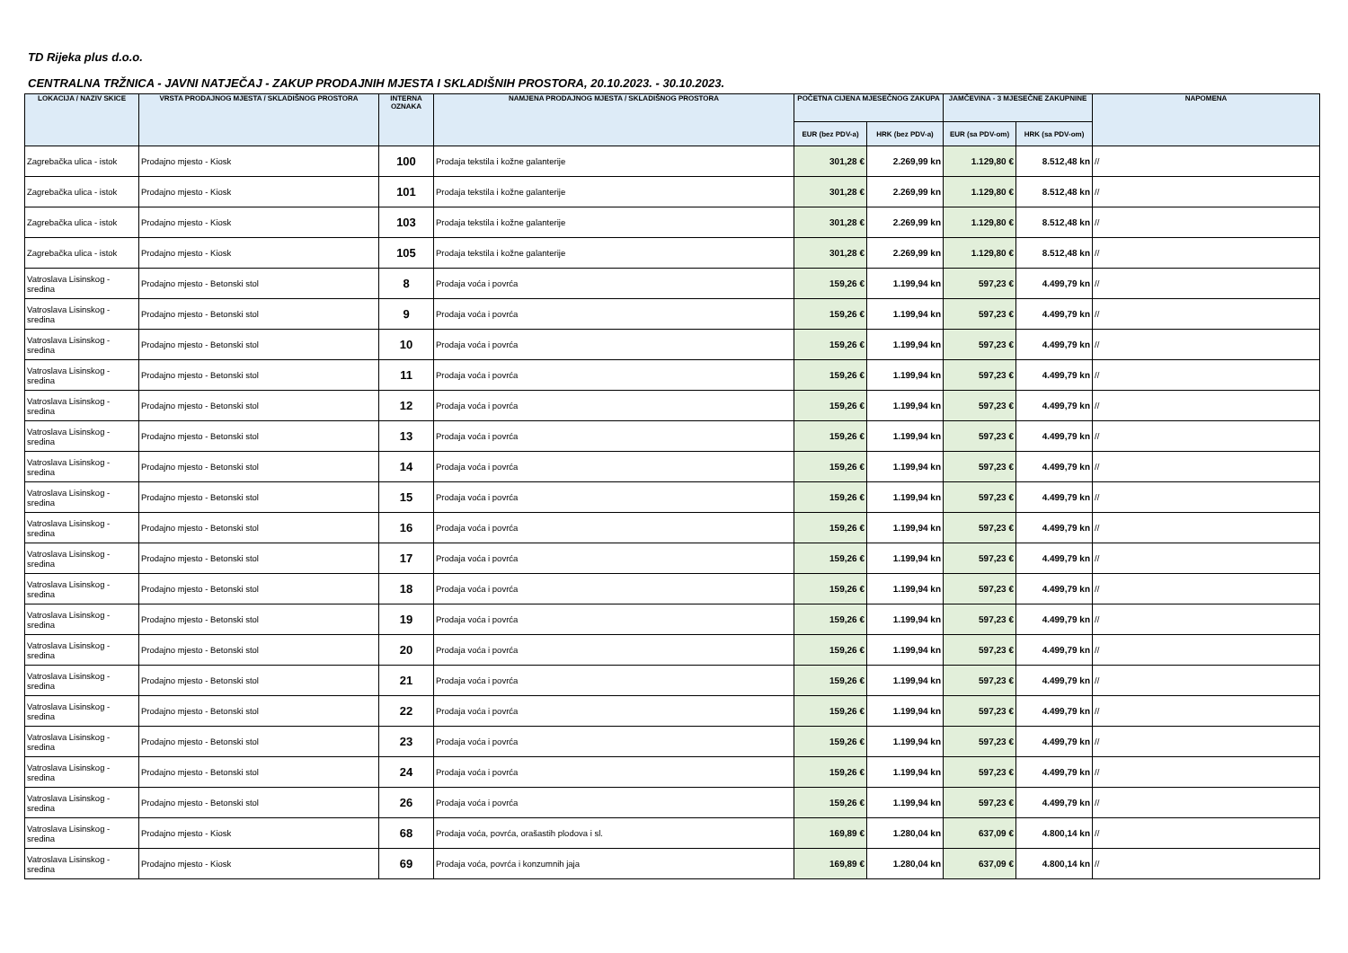TD Rijeka plus d.o.o.
CENTRALNA TRŽNICA - JAVNI NATJEČAJ - ZAKUP PRODAJNIH MJESTA I SKLADIŠNIH PROSTORA, 20.10.2023. - 30.10.2023.
| LOKACIJA / NAZIV SKICE | VRSTA PRODAJNOG MJESTA / SKLADIŠNOG PROSTORA | INTERNA OZNAKA | NAMJENA PRODAJNOG MJESTA / SKLADIŠNOG PROSTORA | POČETNA CIJENA MJESEČNOG ZAKUPA | | JAMČEVINA - 3 MJESEČNE ZAKUPNINE | | NAPOMENA |
| --- | --- | --- | --- | --- | --- | --- | --- | --- |
| | | | | EUR (bez PDV-a) | HRK (bez PDV-a) | EUR (sa PDV-om) | HRK (sa PDV-om) | |
| Zagrebačka ulica - istok | Prodajno mjesto - Kiosk | 100 | Prodaja tekstila i kožne galanterije | 301,28 € | 2.269,99 kn | 1.129,80 € | 8.512,48 kn | // |
| Zagrebačka ulica - istok | Prodajno mjesto - Kiosk | 101 | Prodaja tekstila i kožne galanterije | 301,28 € | 2.269,99 kn | 1.129,80 € | 8.512,48 kn | // |
| Zagrebačka ulica - istok | Prodajno mjesto - Kiosk | 103 | Prodaja tekstila i kožne galanterije | 301,28 € | 2.269,99 kn | 1.129,80 € | 8.512,48 kn | // |
| Zagrebačka ulica - istok | Prodajno mjesto - Kiosk | 105 | Prodaja tekstila i kožne galanterije | 301,28 € | 2.269,99 kn | 1.129,80 € | 8.512,48 kn | // |
| Vatroslava Lisinskog - sredina | Prodajno mjesto - Betonski stol | 8 | Prodaja voća i povrća | 159,26 € | 1.199,94 kn | 597,23 € | 4.499,79 kn | // |
| Vatroslava Lisinskog - sredina | Prodajno mjesto - Betonski stol | 9 | Prodaja voća i povrća | 159,26 € | 1.199,94 kn | 597,23 € | 4.499,79 kn | // |
| Vatroslava Lisinskog - sredina | Prodajno mjesto - Betonski stol | 10 | Prodaja voća i povrća | 159,26 € | 1.199,94 kn | 597,23 € | 4.499,79 kn | // |
| Vatroslava Lisinskog - sredina | Prodajno mjesto - Betonski stol | 11 | Prodaja voća i povrća | 159,26 € | 1.199,94 kn | 597,23 € | 4.499,79 kn | // |
| Vatroslava Lisinskog - sredina | Prodajno mjesto - Betonski stol | 12 | Prodaja voća i povrća | 159,26 € | 1.199,94 kn | 597,23 € | 4.499,79 kn | // |
| Vatroslava Lisinskog - sredina | Prodajno mjesto - Betonski stol | 13 | Prodaja voća i povrća | 159,26 € | 1.199,94 kn | 597,23 € | 4.499,79 kn | // |
| Vatroslava Lisinskog - sredina | Prodajno mjesto - Betonski stol | 14 | Prodaja voća i povrća | 159,26 € | 1.199,94 kn | 597,23 € | 4.499,79 kn | // |
| Vatroslava Lisinskog - sredina | Prodajno mjesto - Betonski stol | 15 | Prodaja voća i povrća | 159,26 € | 1.199,94 kn | 597,23 € | 4.499,79 kn | // |
| Vatroslava Lisinskog - sredina | Prodajno mjesto - Betonski stol | 16 | Prodaja voća i povrća | 159,26 € | 1.199,94 kn | 597,23 € | 4.499,79 kn | // |
| Vatroslava Lisinskog - sredina | Prodajno mjesto - Betonski stol | 17 | Prodaja voća i povrća | 159,26 € | 1.199,94 kn | 597,23 € | 4.499,79 kn | // |
| Vatroslava Lisinskog - sredina | Prodajno mjesto - Betonski stol | 18 | Prodaja voća i povrća | 159,26 € | 1.199,94 kn | 597,23 € | 4.499,79 kn | // |
| Vatroslava Lisinskog - sredina | Prodajno mjesto - Betonski stol | 19 | Prodaja voća i povrća | 159,26 € | 1.199,94 kn | 597,23 € | 4.499,79 kn | // |
| Vatroslava Lisinskog - sredina | Prodajno mjesto - Betonski stol | 20 | Prodaja voća i povrća | 159,26 € | 1.199,94 kn | 597,23 € | 4.499,79 kn | // |
| Vatroslava Lisinskog - sredina | Prodajno mjesto - Betonski stol | 21 | Prodaja voća i povrća | 159,26 € | 1.199,94 kn | 597,23 € | 4.499,79 kn | // |
| Vatroslava Lisinskog - sredina | Prodajno mjesto - Betonski stol | 22 | Prodaja voća i povrća | 159,26 € | 1.199,94 kn | 597,23 € | 4.499,79 kn | // |
| Vatroslava Lisinskog - sredina | Prodajno mjesto - Betonski stol | 23 | Prodaja voća i povrća | 159,26 € | 1.199,94 kn | 597,23 € | 4.499,79 kn | // |
| Vatroslava Lisinskog - sredina | Prodajno mjesto - Betonski stol | 24 | Prodaja voća i povrća | 159,26 € | 1.199,94 kn | 597,23 € | 4.499,79 kn | // |
| Vatroslava Lisinskog - sredina | Prodajno mjesto - Betonski stol | 26 | Prodaja voća i povrća | 159,26 € | 1.199,94 kn | 597,23 € | 4.499,79 kn | // |
| Vatroslava Lisinskog - sredina | Prodajno mjesto - Kiosk | 68 | Prodaja voća, povrća, orašastih plodova i sl. | 169,89 € | 1.280,04 kn | 637,09 € | 4.800,14 kn | // |
| Vatroslava Lisinskog - sredina | Prodajno mjesto - Kiosk | 69 | Prodaja voća, povrća i konzumnih jaja | 169,89 € | 1.280,04 kn | 637,09 € | 4.800,14 kn | // |